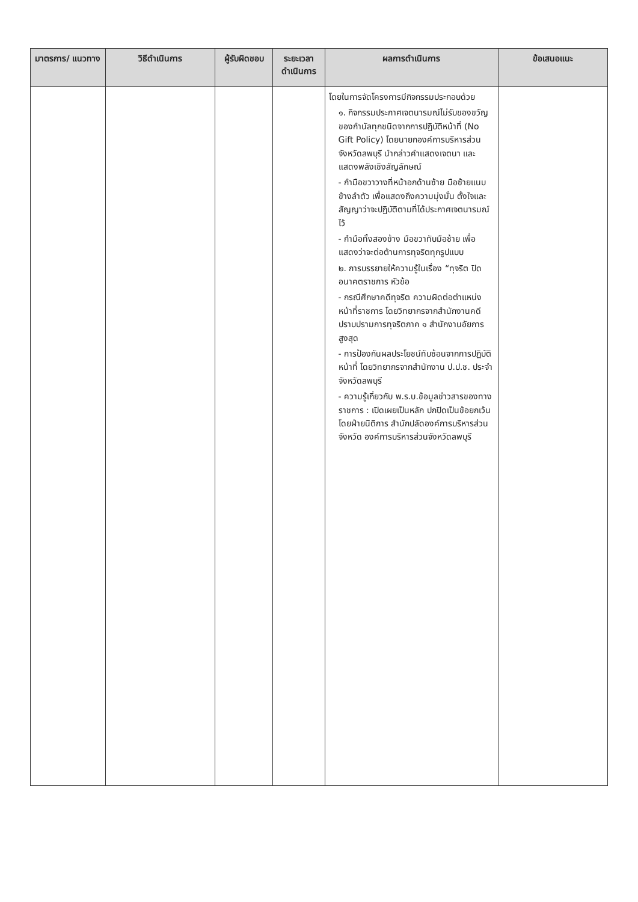| มาตรการ/ แนวทาง | วิธีดำเนินการ | ผู้รับผิดชอบ | ระยะเวลา ดำเนินการ | ผลการดำเนินการ | ข้อเสนอแนะ |
| --- | --- | --- | --- | --- | --- |
| | | | | โดยในการจัดโครงการมีกิจกรรมประกอบด้วย ๑. กิจกรรมประกาศเจตนารมณ์ไม่รับของขวัญของกำนัลทุกชนิดจากการปฏิบัติหน้าที่ (No Gift Policy) โดยนายกองค์การบริหารส่วนจังหวัดลพบุรี นำกล่าวคำแสดงเจตนา และแสดงพลังเชิงสัญลักษณ์ - กำมือขวาวางที่หน้าอกด้านซ้าย มือซ้ายแนบข้างลำตัว เพื่อแสดงถึงความมุ่งมั่น ตั้งใจและสัญญาว่าจะปฏิบัติตามที่ได้ประกาศเจตนารมณ์ไว้ - กำมือทั้งสองข้าง มือขวาทับมือซ้าย เพื่อแสดงว่าจะต่อต้านการทุจริตทุกรูปแบบ ๒. การบรรยายให้ความรู้ในเรื่อง “ทุจริต ปิดอนาคตราชการ หัวข้อ - กรณีศึกษาคดีทุจริต ความผิดต่อตำแหน่งหน้าที่ราชการ โดยวิทยากรจากสำนักงานคดีปราบปรามการทุจริตภาค ๑ สำนักงานอัยการสูงสุด - การป้องกันผลประโยชน์ทับซ้อนจากการปฏิบัติหน้าที่ โดยวิทยากรจากสำนักงาน ป.ป.ช. ประจำจังหวัดลพบุรี - ความรู้เกี่ยวกับ พ.ร.บ.ข้อมูลข่าวสารของทางราชการ : เปิดเผยเป็นหลัก ปกปิดเป็นข้อยกเว้น โดยฝ่ายนิติการ สำนักปลัดองค์การบริหารส่วนจังหวัด องค์การบริหารส่วนจังหวัดลพบุรี | |